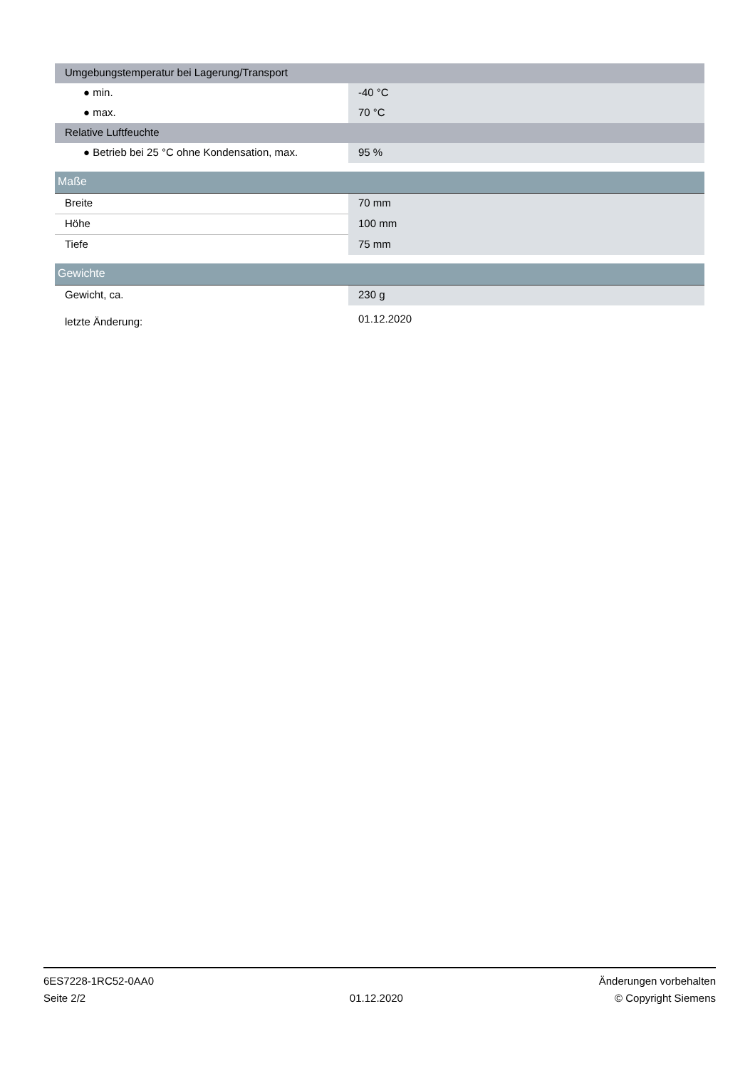| Umgebungstemperatur bei Lagerung/Transport | |
| ● min. | -40 °C |
| ● max. | 70 °C |
| Relative Luftfeuchte | |
| ● Betrieb bei 25 °C ohne Kondensation, max. | 95 % |
| Maße | |
| Breite | 70 mm |
| Höhe | 100 mm |
| Tiefe | 75 mm |
| Gewichte | |
| Gewicht, ca. | 230 g |
| letzte Änderung: | 01.12.2020 |
6ES7228-1RC52-0AA0
Seite 2/2
01.12.2020
Änderungen vorbehalten
© Copyright Siemens